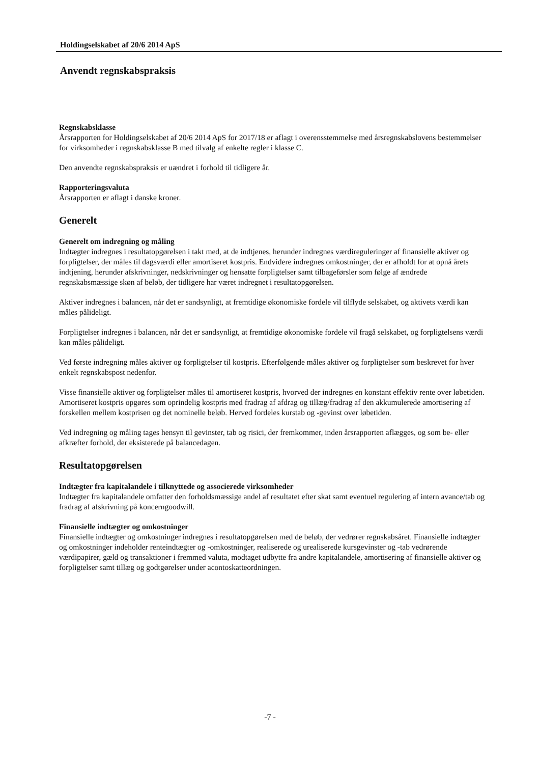Holdingselskabet af 20/6 2014 ApS
Anvendt regnskabspraksis
Regnskabsklasse
Årsrapporten for Holdingselskabet af 20/6 2014 ApS for 2017/18 er aflagt i overensstemmelse med årsregnskabslovens bestemmelser for virksomheder i regnskabsklasse B med tilvalg af enkelte regler i klasse C.
Den anvendte regnskabspraksis er uændret i forhold til tidligere år.
Rapporteringsvaluta
Årsrapporten er aflagt i danske kroner.
Generelt
Generelt om indregning og måling
Indtægter indregnes i resultatopgørelsen i takt med, at de indtjenes, herunder indregnes værdireguleringer af finansielle aktiver og forpligtelser, der måles til dagsværdi eller amortiseret kostpris. Endvidere indregnes omkostninger, der er afholdt for at opnå årets indtjening, herunder afskrivninger, nedskrivninger og hensatte forpligtelser samt tilbageførsler som følge af ændrede regnskabsmæssige skøn af beløb, der tidligere har været indregnet i resultatopgørelsen.
Aktiver indregnes i balancen, når det er sandsynligt, at fremtidige økonomiske fordele vil tilflyde selskabet, og aktivets værdi kan måles pålideligt.
Forpligtelser indregnes i balancen, når det er sandsynligt, at fremtidige økonomiske fordele vil fragå selskabet, og forpligtelsens værdi kan måles pålideligt.
Ved første indregning måles aktiver og forpligtelser til kostpris. Efterfølgende måles aktiver og forpligtelser som beskrevet for hver enkelt regnskabspost nedenfor.
Visse finansielle aktiver og forpligtelser måles til amortiseret kostpris, hvorved der indregnes en konstant effektiv rente over løbetiden. Amortiseret kostpris opgøres som oprindelig kostpris med fradrag af afdrag og tillæg/fradrag af den akkumulerede amortisering af forskellen mellem kostprisen og det nominelle beløb. Herved fordeles kurstab og -gevinst over løbetiden.
Ved indregning og måling tages hensyn til gevinster, tab og risici, der fremkommer, inden årsrapporten aflægges, og som be- eller afkræfter forhold, der eksisterede på balancedagen.
Resultatopgørelsen
Indtægter fra kapitalandele i tilknyttede og associerede virksomheder
Indtægter fra kapitalandele omfatter den forholdsmæssige andel af resultatet efter skat samt eventuel regulering af intern avance/tab og fradrag af afskrivning på koncerngoodwill.
Finansielle indtægter og omkostninger
Finansielle indtægter og omkostninger indregnes i resultatopgørelsen med de beløb, der vedrører regnskabsåret. Finansielle indtægter og omkostninger indeholder renteindtægter og -omkostninger, realiserede og urealiserede kursgevinster og -tab vedrørende værdipapirer, gæld og transaktioner i fremmed valuta, modtaget udbytte fra andre kapitalandele, amortisering af finansielle aktiver og forpligtelser samt tillæg og godtgørelser under acontoskatteordningen.
-7 -